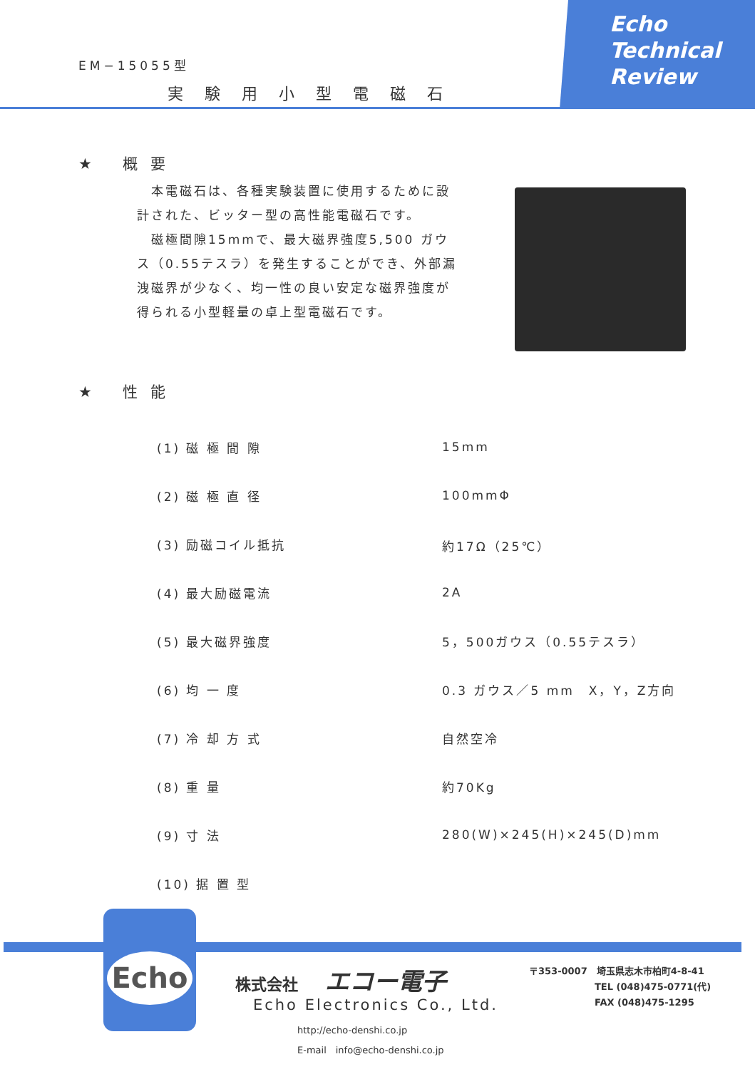EM−15055型
実験用小型電磁石
Echo
Technical
Review
★ 概要
　本電磁石は、各種実験装置に使用するために設計された、ビッター型の高性能電磁石です。
　磁極間隙15mmで、最大磁界強度5,500 ガウス（0.55テスラ）を発生することができ、外部漏洩磁界が少なく、均一性の良い安定な磁界強度が得られる小型軽量の卓上型電磁石です。
★ 性能
| (1) 磁 極 間 隙 | 15mm |
| (2) 磁 極 直 径 | 100mmΦ |
| (3) 励磁コイル抵抗 | 約17Ω（25℃） |
| (4) 最大励磁電流 | 2A |
| (5) 最大磁界強度 | 5，500ガウス（0.55テスラ） |
| (6) 均 一 度 | 0.3 ガウス／5 mm X，Y，Z方向 |
| (7) 冷 却 方 式 | 自然空冷 |
| (8) 重 量 | 約70Kg |
| (9) 寸 法 | 280(W)×245(H)×245(D)mm |
| (10) 据 置 型 | |
Echo
株式会社 エコー電子
Echo Electronics Co., Ltd.
http://echo-denshi.co.jp
E-mail　info@echo-denshi.co.jp
〒353-0007　埼玉県志木市柏町4-8-41
TEL (048)475-0771(代)
FAX (048)475-1295